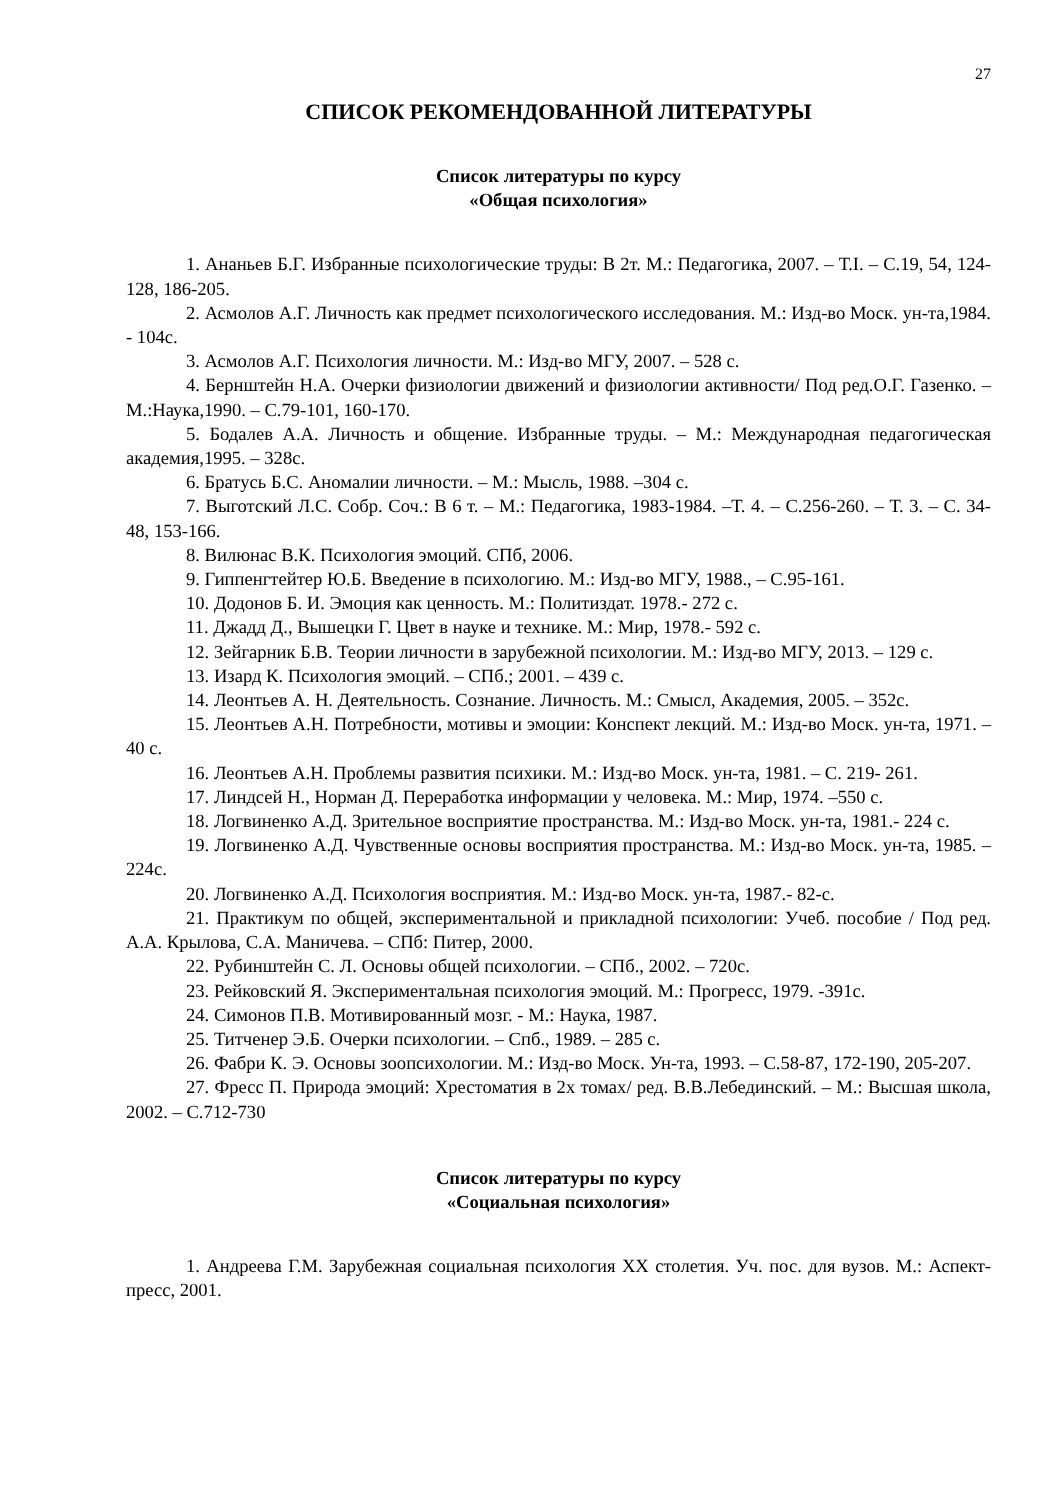27
СПИСОК РЕКОМЕНДОВАННОЙ ЛИТЕРАТУРЫ
Список литературы по курсу
«Общая психология»
1. Ананьев Б.Г. Избранные психологические труды: В 2т. М.: Педагогика, 2007. – Т.I. – С.19, 54, 124-128, 186-205.
2. Асмолов А.Г. Личность как предмет психологического исследования. М.: Изд-во Моск. ун-та,1984. - 104с.
3. Асмолов А.Г. Психология личности. М.: Изд-во МГУ, 2007. – 528 с.
4. Бернштейн Н.А. Очерки физиологии движений и физиологии активности/ Под ред.О.Г. Газенко. – М.:Наука,1990. – С.79-101, 160-170.
5. Бодалев А.А. Личность и общение. Избранные труды. – М.: Международная педагогическая академия,1995. – 328с.
6. Братусь Б.С. Аномалии личности. – М.: Мысль, 1988. –304 с.
7. Выготский Л.С. Собр. Соч.: В 6 т. – М.: Педагогика, 1983-1984. –Т. 4. – С.256-260. – Т. 3. – С. 34-48, 153-166.
8. Вилюнас В.К. Психология эмоций. СПб, 2006.
9. Гиппенгтейтер Ю.Б. Введение в психологию. М.: Изд-во МГУ, 1988., – С.95-161.
10. Додонов Б. И. Эмоция как ценность. М.: Политиздат. 1978.- 272 с.
11. Джадд Д., Вышецки Г. Цвет в науке и технике. М.: Мир, 1978.- 592 с.
12. Зейгарник Б.В. Теории личности в зарубежной психологии. М.: Изд-во МГУ, 2013. – 129 с.
13. Изард К. Психология эмоций. – СПб.; 2001. – 439 с.
14. Леонтьев А. Н. Деятельность. Сознание. Личность. М.: Смысл, Академия, 2005. – 352с.
15. Леонтьев А.Н. Потребности, мотивы и эмоции: Конспект лекций. М.: Изд-во Моск. ун-та, 1971. – 40 с.
16. Леонтьев А.Н. Проблемы развития психики. М.: Изд-во Моск. ун-та, 1981. – С. 219- 261.
17. Линдсей Н., Норман Д. Переработка информации у человека. М.: Мир, 1974. –550 с.
18. Логвиненко А.Д. Зрительное восприятие пространства. М.: Изд-во Моск. ун-та, 1981.- 224 с.
19. Логвиненко А.Д. Чувственные основы восприятия пространства. М.: Изд-во Моск. ун-та, 1985. – 224с.
20. Логвиненко А.Д. Психология восприятия. М.: Изд-во Моск. ун-та, 1987.- 82-с.
21. Практикум по общей, экспериментальной и прикладной психологии: Учеб. пособие / Под ред. А.А. Крылова, С.А. Маничева. – СПб: Питер, 2000.
22. Рубинштейн С. Л. Основы общей психологии. – СПб., 2002. – 720с.
23. Рейковский Я. Экспериментальная психология эмоций. М.: Прогресс, 1979. -391с.
24. Симонов П.В. Мотивированный мозг. - М.: Наука, 1987.
25. Титченер Э.Б. Очерки психологии. – Спб., 1989. – 285 с.
26. Фабри К. Э. Основы зоопсихологии. М.: Изд-во Моск. Ун-та, 1993. – С.58-87, 172-190, 205-207.
27. Фресс П. Природа эмоций: Хрестоматия в 2х томах/ ред. В.В.Лебединский. – М.: Высшая школа, 2002. – С.712-730
Список литературы по курсу
«Социальная психология»
1. Андреева Г.М. Зарубежная социальная психология XX столетия. Уч. пос. для вузов. М.: Аспект-пресс, 2001.